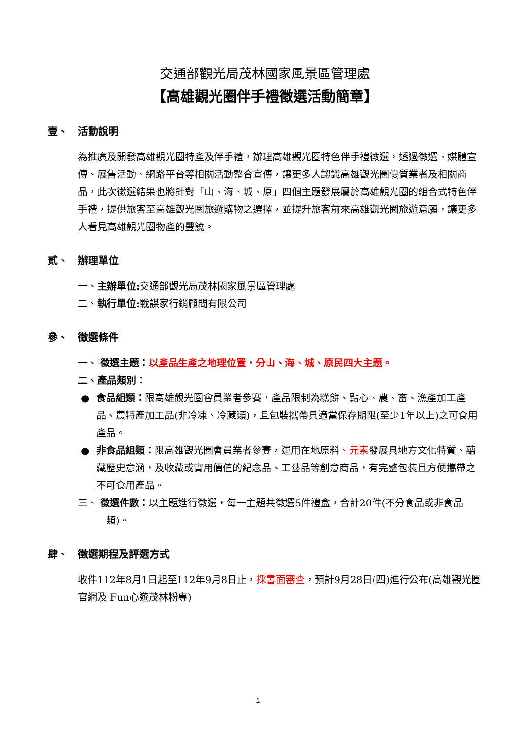交通部觀光局茂林國家風景區管理處
【高雄觀光圈伴手禮徵選活動簡章】
壹、 活動說明
為推廣及開發高雄觀光圈特產及伴手禮，辦理高雄觀光圈特色伴手禮徵選，透過徵選、媒體宣傳、展售活動、網路平台等相關活動整合宣傳，讓更多人認識高雄觀光圈優質業者及相關商品，此次徵選結果也將針對「山、海、城、原」四個主題發展屬於高雄觀光圈的組合式特色伴手禮，提供旅客至高雄觀光圈旅遊購物之選擇，並提升旅客前來高雄觀光圈旅遊意願，讓更多人看見高雄觀光圈物產的豐饒。
貳、 辦理單位
一、主辦單位: 交通部觀光局茂林國家風景區管理處
二、執行單位: 戰謀家行銷顧問有限公司
參、 徵選條件
一、 徵選主題：以產品生產之地理位置，分山、海、城、原民四大主題。
二、產品類別：
● 食品組類：限高雄觀光圈會員業者參賽，產品限制為糕餅、點心、農、畜、漁產加工產品、農特產加工品(非冷凍、冷藏類)，且包裝攜帶具適當保存期限(至少1年以上)之可食用產品。
● 非食品組類：限高雄觀光圈會員業者參賽，運用在地原料、元素發展具地方文化特質、蘊藏歷史意涵，及收藏或實用價值的紀念品、工藝品等創意商品，有完整包裝且方便攜帶之不可食用產品。
三、 徵選件數：以主題進行徵選，每一主題共徵選5件禮盒，合計20件(不分食品或非食品類)。
肆、 徵選期程及評選方式
收件112年8月1日起至112年9月8日止，採書面審查，預計9月28日(四)進行公布(高雄觀光圈官網及 Fun心遊茂林粉專)
1